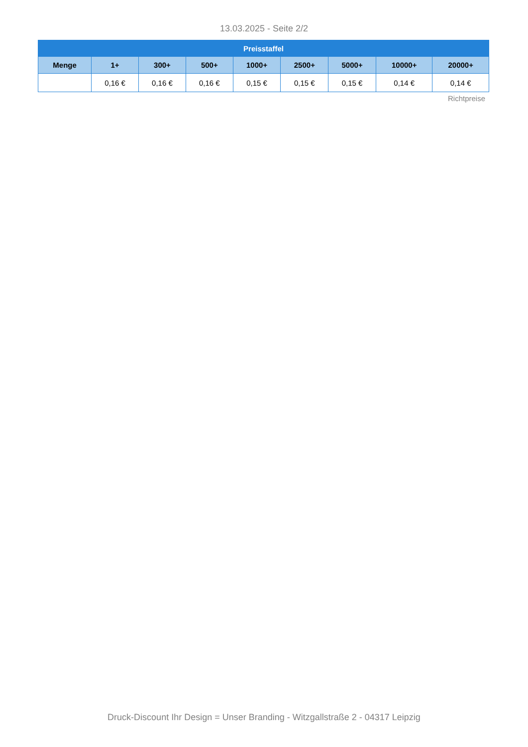13.03.2025 - Seite 2/2
| Preisstaffel | | | | | | | | |
| --- | --- | --- | --- | --- | --- | --- | --- | --- |
| Menge | 1+ | 300+ | 500+ | 1000+ | 2500+ | 5000+ | 10000+ | 20000+ |
| | 0,16 € | 0,16 € | 0,16 € | 0,15 € | 0,15 € | 0,15 € | 0,14 € | 0,14 € |
Richtpreise
Druck-Discount Ihr Design = Unser Branding - Witzgallstraße 2 - 04317 Leipzig